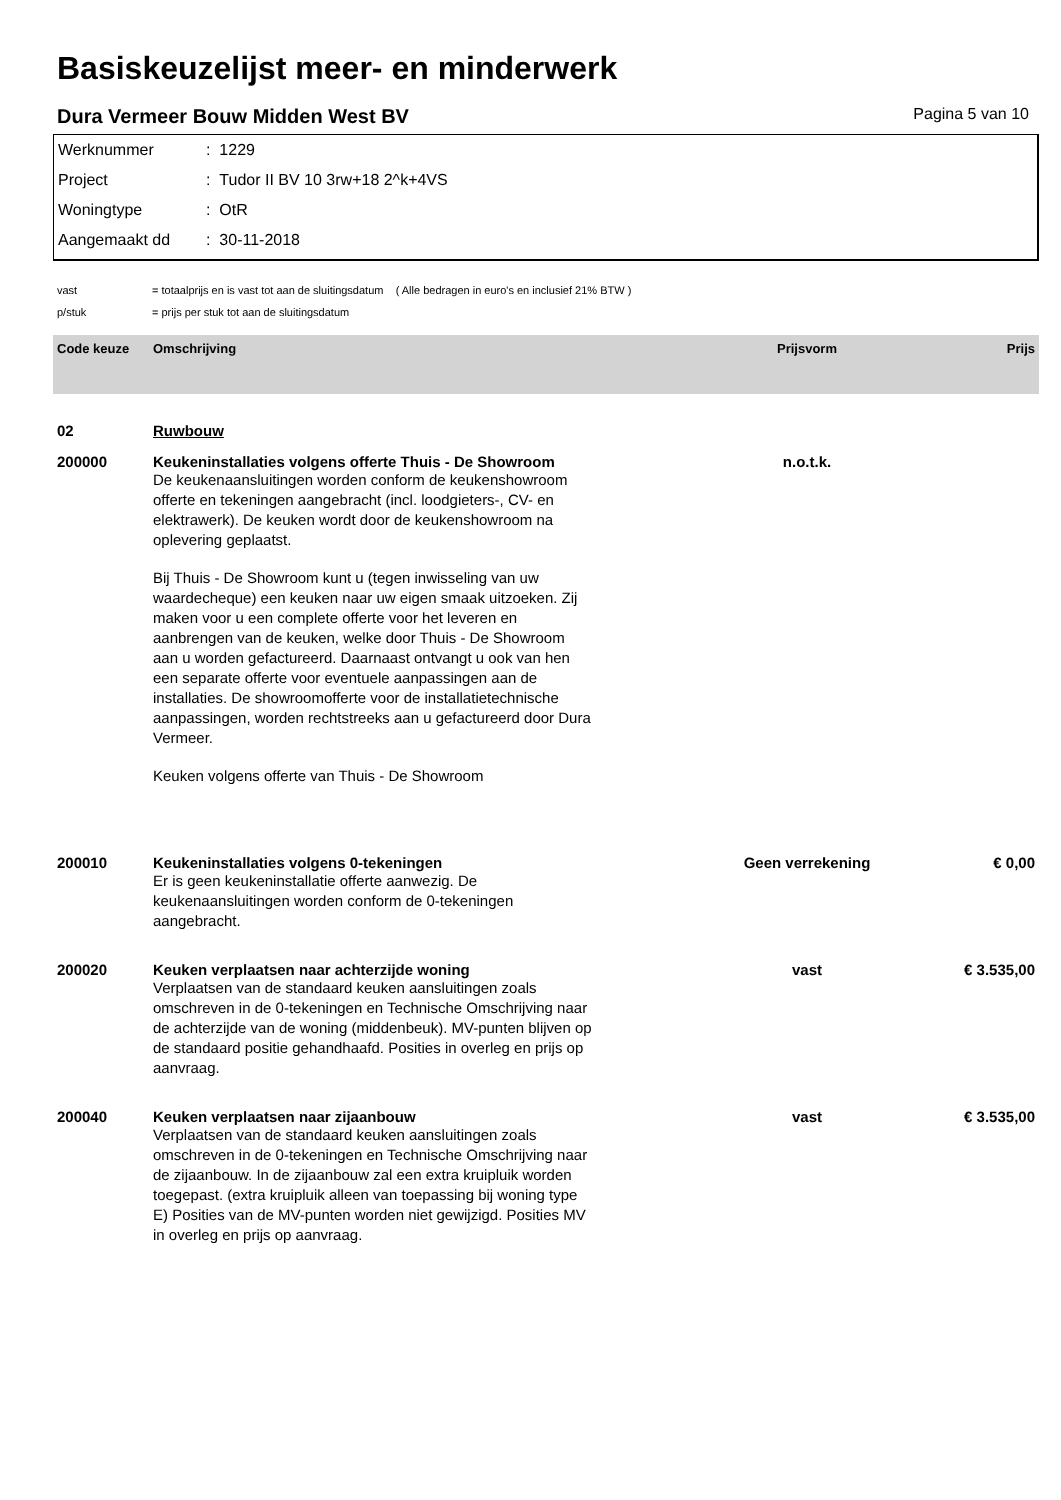Basiskeuzelijst meer- en minderwerk
Dura Vermeer Bouw Midden West BV Pagina 5 van 10
Werknummer: 1229
Project: Tudor II BV 10 3rw+18 2^k+4VS
Woningtype: OtR
Aangemaakt dd: 30-11-2018
vast = totaalprijs en is vast tot aan de sluitingsdatum ( Alle bedragen in euro's en inclusief 21% BTW )
p/stuk = prijs per stuk tot aan de sluitingsdatum
| Code keuze | Omschrijving | Prijsvorm | Prijs |
| --- | --- | --- | --- |
| 02 | Ruwbouw | | |
| 200000 | Keukeninstallaties volgens offerte Thuis - De Showroom | n.o.t.k. | |
| | De keukenaansluitingen worden conform de keukenshowroom offerte en tekeningen aangebracht (incl. loodgieters-, CV- en elektrawerk). De keuken wordt door de keukenshowroom na oplevering geplaatst. Bij Thuis - De Showroom kunt u (tegen inwisseling van uw waardecheque) een keuken naar uw eigen smaak uitzoeken. Zij maken voor u een complete offerte voor het leveren en aanbrengen van de keuken, welke door Thuis - De Showroom aan u worden gefactureerd. Daarnaast ontvangt u ook van hen een separate offerte voor eventuele aanpassingen aan de installaties. De showroomofferte voor de installatietechnische aanpassingen, worden rechtstreeks aan u gefactureerd door Dura Vermeer. Keuken volgens offerte van Thuis - De Showroom | | |
| 200010 | Keukeninstallaties volgens 0-tekeningen | Geen verrekening | € 0,00 |
| | Er is geen keukeninstallatie offerte aanwezig. De keukenaansluitingen worden conform de 0-tekeningen aangebracht. | | |
| 200020 | Keuken verplaatsen naar achterzijde woning | vast | € 3.535,00 |
| | Verplaatsen van de standaard keuken aansluitingen zoals omschreven in de 0-tekeningen en Technische Omschrijving naar de achterzijde van de woning (middenbeuk). MV-punten blijven op de standaard positie gehandhaafd. Posities in overleg en prijs op aanvraag. | | |
| 200040 | Keuken verplaatsen naar zijaanbouw | vast | € 3.535,00 |
| | Verplaatsen van de standaard keuken aansluitingen zoals omschreven in de 0-tekeningen en Technische Omschrijving naar de zijaanbouw. In de zijaanbouw zal een extra kruipluik worden toegepast. (extra kruipluik alleen van toepassing bij woning type E) Posities van de MV-punten worden niet gewijzigd. Posities MV in overleg en prijs op aanvraag. | | |